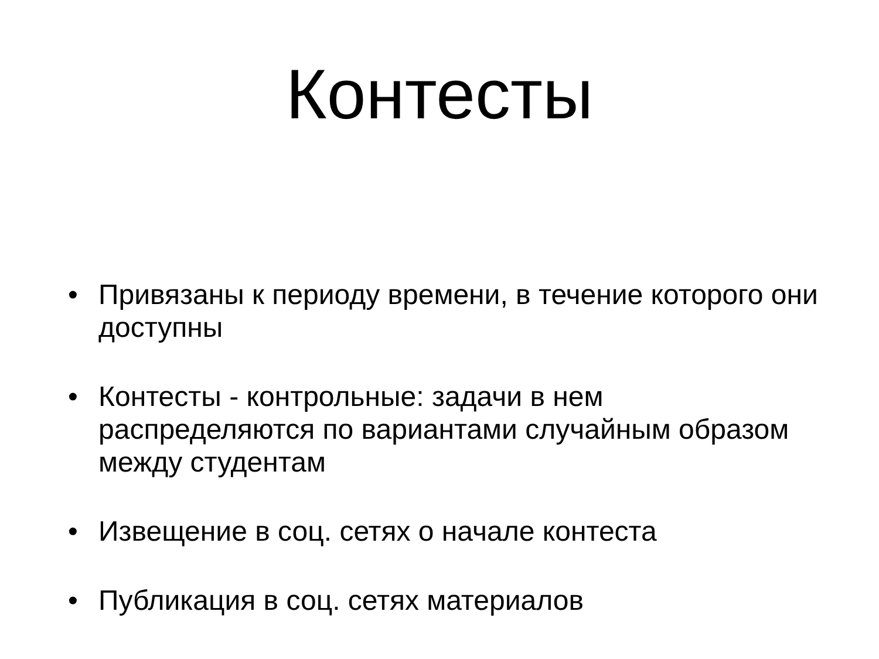Контесты
• Привязаны к периоду времени, в течение которого они доступны
• Контесты - контрольные: задачи в нем распределяются по вариантами случайным образом между студентам
• Извещение в соц. сетях о начале контеста
• Публикация в соц. сетях материалов